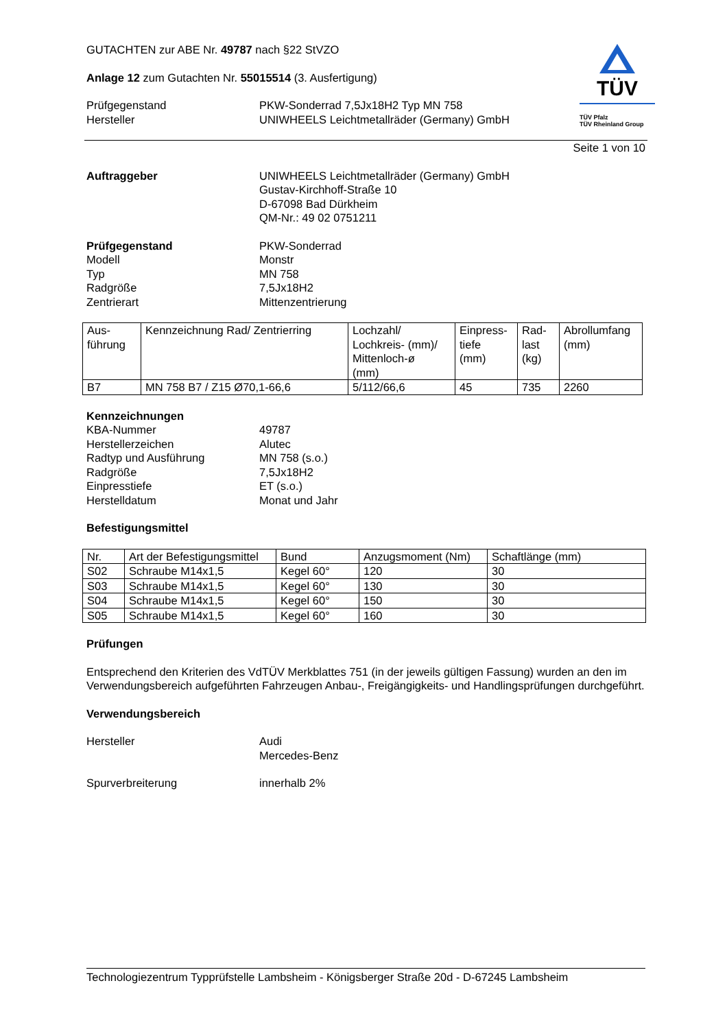GUTACHTEN zur ABE Nr. 49787 nach §22 StVZO
Anlage 12 zum Gutachten Nr. 55015514 (3. Ausfertigung)
Prüfgegenstand PKW-Sonderrad 7,5Jx18H2 Typ MN 758
Hersteller UNIWHEELS Leichtmetallräder (Germany) GmbH
TÜV
TÜV Pfalz
TÜV Rheinland Group
Seite 1 von 10
Auftraggeber UNIWHEELS Leichtmetallräder (Germany) GmbH
Gustav-Kirchhoff-Straße 10
D-67098 Bad Dürkheim
QM-Nr.: 49 02 0751211
Prüfgegenstand PKW-Sonderrad
Modell Monstr
Typ MN 758
Radgröße 7,5Jx18H2
Zentrierart Mittenzentrierung
| Aus- führung | Kennzeichnung Rad/ Zentrierring | Lochzahl/ Lochkreis- (mm)/ Mittenloch-ø (mm) | Einpress- tiefe (mm) | Rad- last (kg) | Abrollumfang (mm) |
| --- | --- | --- | --- | --- | --- |
| B7 | MN 758 B7 / Z15 Ø70,1-66,6 | 5/112/66,6 | 45 | 735 | 2260 |
Kennzeichnungen
KBA-Nummer 49787
Herstellerzeichen Alutec
Radtyp und Ausführung MN 758 (s.o.)
Radgröße 7,5Jx18H2
Einpresstiefe ET (s.o.)
Herstelldatum Monat und Jahr
Befestigungsmittel
| Nr. | Art der Befestigungsmittel | Bund | Anzugsmoment (Nm) | Schaftlänge (mm) |
| --- | --- | --- | --- | --- |
| S02 | Schraube M14x1,5 | Kegel 60° | 120 | 30 |
| S03 | Schraube M14x1,5 | Kegel 60° | 130 | 30 |
| S04 | Schraube M14x1,5 | Kegel 60° | 150 | 30 |
| S05 | Schraube M14x1,5 | Kegel 60° | 160 | 30 |
Prüfungen
Entsprechend den Kriterien des VdTÜV Merkblattes 751 (in der jeweils gültigen Fassung) wurden an den im Verwendungsbereich aufgeführten Fahrzeugen Anbau-, Freigängigkeits- und Handlingsprüfungen durchgeführt.
Verwendungsbereich
Hersteller Audi
Mercedes-Benz
Spurverbreiterung innerhalb 2%
Technologiezentrum Typprüfstelle Lambsheim - Königsberger Straße 20d - D-67245 Lambsheim